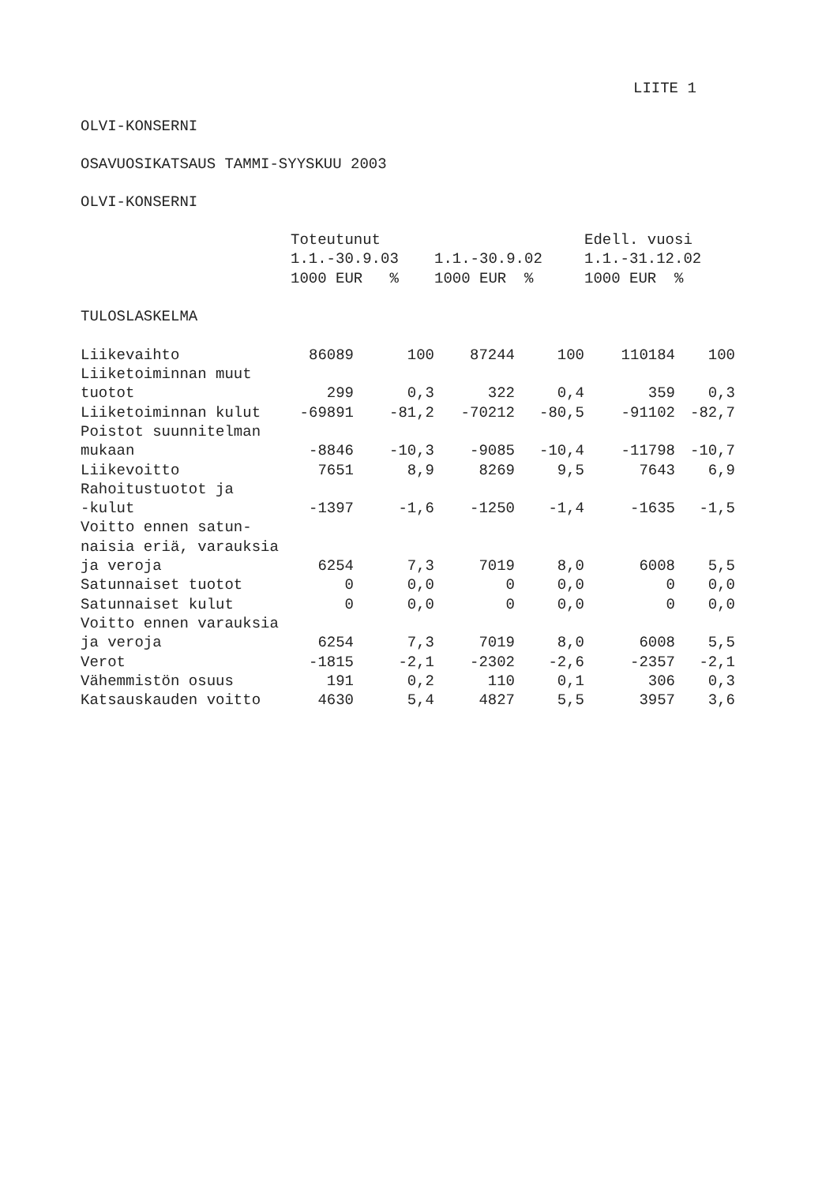LIITE 1
OLVI-KONSERNI
OSAVUOSIKATSAUS TAMMI-SYYSKUU 2003
OLVI-KONSERNI
| | Toteutunut | | | | Edell. vuosi | |
| --- | --- | --- | --- | --- | --- | --- |
| | 1.1.-30.9.03 | | 1.1.-30.9.02 | | 1.1.-31.12.02 | |
| | 1000 EUR % | | 1000 EUR % | | 1000 EUR % | |
| TULOSLASKELMA | | | | | | |
| Liikevaihto | 86089 | 100 | 87244 | 100 | 110184 | 100 |
| Liiketoiminnan muut | | | | | | |
| tuotot | 299 | 0,3 | 322 | 0,4 | 359 | 0,3 |
| Liiketoiminnan kulut | -69891 | -81,2 | -70212 | -80,5 | -91102 | -82,7 |
| Poistot suunnitelman | | | | | | |
| mukaan | -8846 | -10,3 | -9085 | -10,4 | -11798 | -10,7 |
| Liikevoitto | 7651 | 8,9 | 8269 | 9,5 | 7643 | 6,9 |
| Rahoitustuotot ja | | | | | | |
| -kulut | -1397 | -1,6 | -1250 | -1,4 | -1635 | -1,5 |
| Voitto ennen satun- | | | | | | |
| naisia eriä, varauksia | | | | | | |
| ja veroja | 6254 | 7,3 | 7019 | 8,0 | 6008 | 5,5 |
| Satunnaiset tuotot | 0 | 0,0 | 0 | 0,0 | 0 | 0,0 |
| Satunnaiset kulut | 0 | 0,0 | 0 | 0,0 | 0 | 0,0 |
| Voitto ennen varauksia | | | | | | |
| ja veroja | 6254 | 7,3 | 7019 | 8,0 | 6008 | 5,5 |
| Verot | -1815 | -2,1 | -2302 | -2,6 | -2357 | -2,1 |
| Vähemmistön osuus | 191 | 0,2 | 110 | 0,1 | 306 | 0,3 |
| Katsauskauden voitto | 4630 | 5,4 | 4827 | 5,5 | 3957 | 3,6 |